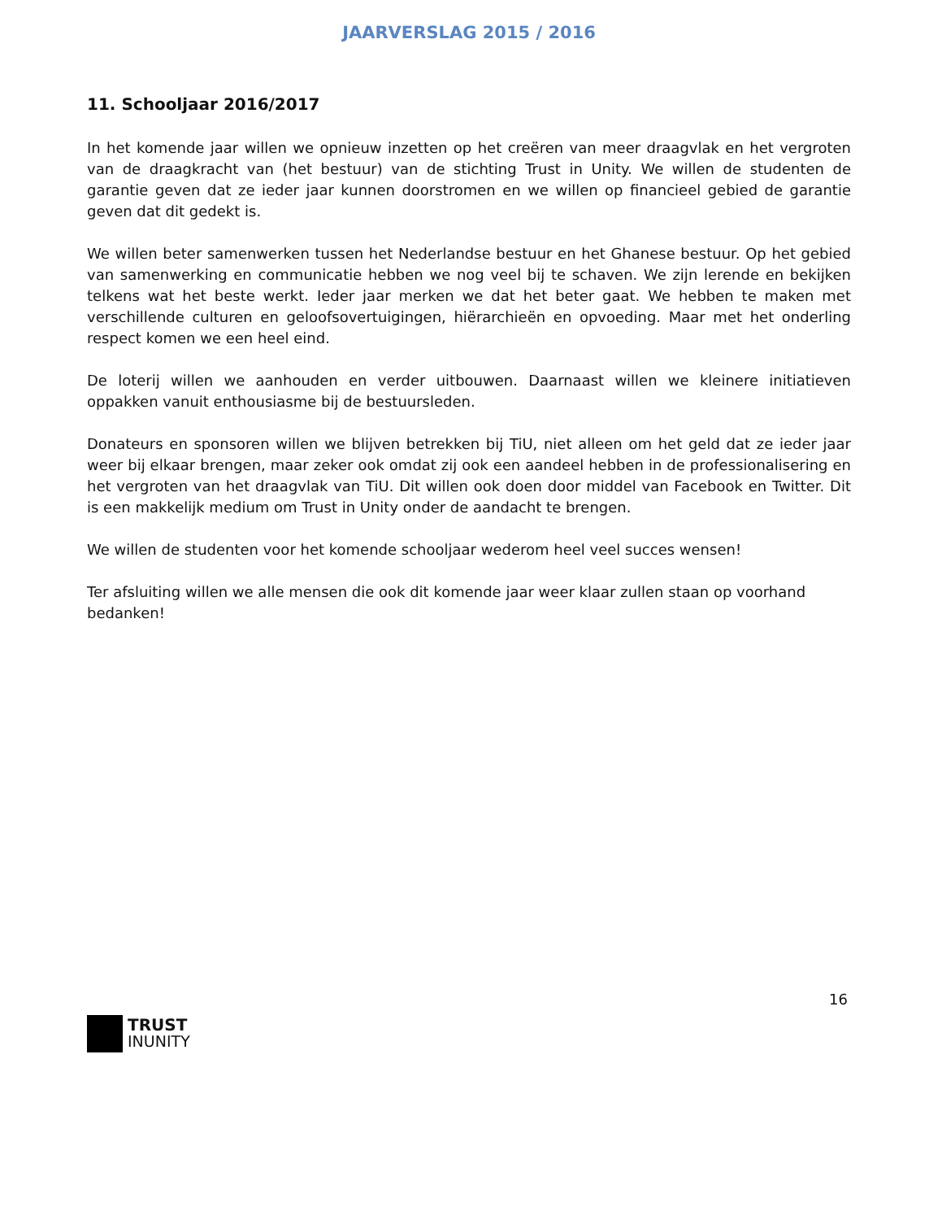JAARVERSLAG 2015 / 2016
11. Schooljaar 2016/2017
In het komende jaar willen we opnieuw inzetten op het creëren van meer draagvlak en het vergroten van de draagkracht van (het bestuur) van de stichting Trust in Unity. We willen de studenten de garantie geven dat ze ieder jaar kunnen doorstromen en we willen op financieel gebied de garantie geven dat dit gedekt is.
We willen beter samenwerken tussen het Nederlandse bestuur en het Ghanese bestuur. Op het gebied van samenwerking en communicatie hebben we nog veel bij te schaven. We zijn lerende en bekijken telkens wat het beste werkt. Ieder jaar merken we dat het beter gaat. We hebben te maken met verschillende culturen en geloofsovertuigingen, hiërarchieën en opvoeding. Maar met het onderling respect komen we een heel eind.
De loterij willen we aanhouden en verder uitbouwen. Daarnaast willen we kleinere initiatieven oppakken vanuit enthousiasme bij de bestuursleden.
Donateurs en sponsoren willen we blijven betrekken bij TiU, niet alleen om het geld dat ze ieder jaar weer bij elkaar brengen, maar zeker ook omdat zij ook een aandeel hebben in de professionalisering en het vergroten van het draagvlak van TiU. Dit willen ook doen door middel van Facebook en Twitter. Dit is een makkelijk medium om Trust in Unity onder de aandacht te brengen.
We willen de studenten voor het komende schooljaar wederom heel veel succes wensen!
Ter afsluiting willen we alle mensen die ook dit komende jaar weer klaar zullen staan op voorhand bedanken!
16
TRUST
INUNITY